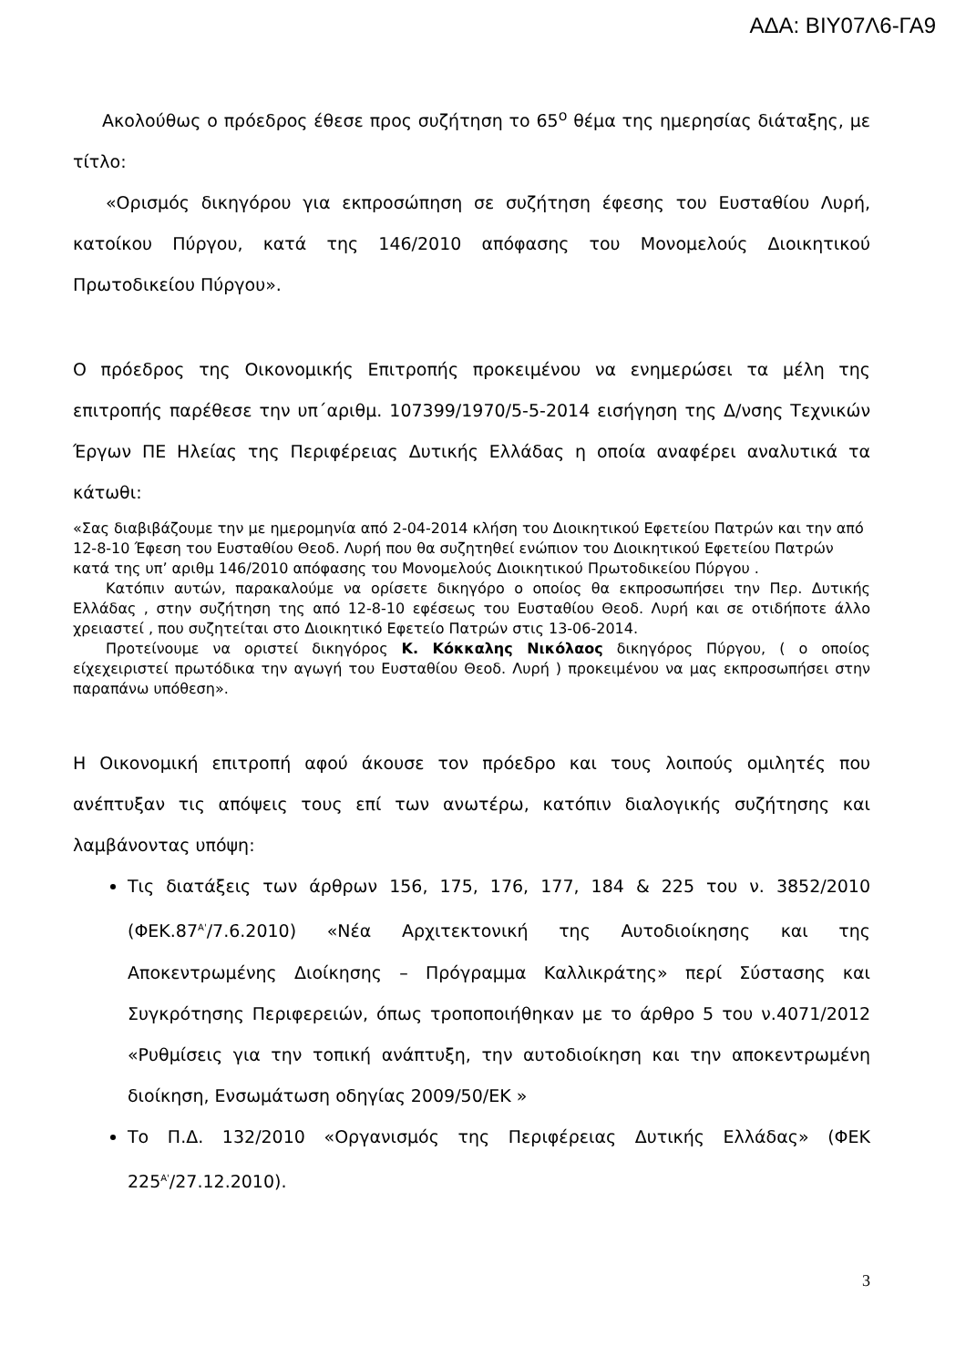ΑΔΑ: ΒΙΥ07Λ6-ΓΑ9
Ακολούθως ο πρόεδρος έθεσε προς συζήτηση το 65<sup>ο</sup> θέμα της ημερησίας διάταξης, με τίτλο:
«Ορισμός δικηγόρου για εκπροσώπηση σε συζήτηση έφεσης του Ευσταθίου Λυρή, κατοίκου Πύργου, κατά της 146/2010 απόφασης του Μονομελούς Διοικητικού Πρωτοδικείου Πύργου».
Ο πρόεδρος της Οικονομικής Επιτροπής προκειμένου να ενημερώσει τα μέλη της επιτροπής παρέθεσε την υπ΄αριθμ. 107399/1970/5-5-2014 εισήγηση της Δ/νσης Τεχνικών Έργων ΠΕ Ηλείας της Περιφέρειας Δυτικής Ελλάδας η οποία αναφέρει αναλυτικά τα κάτωθι:
«Σας διαβιβάζουμε την με ημερομηνία από 2-04-2014 κλήση του Διοικητικού Εφετείου Πατρών και την από 12-8-10 Έφεση του Ευσταθίου Θεοδ. Λυρή που θα συζητηθεί ενώπιον του Διοικητικού Εφετείου Πατρών κατά της υπ’ αριθμ 146/2010 απόφασης του Μονομελούς Διοικητικού Πρωτοδικείου Πύργου .
Κατόπιν αυτών, παρακαλούμε να ορίσετε δικηγόρο ο οποίος θα εκπροσωπήσει την Περ. Δυτικής Ελλάδας , στην συζήτηση της από 12-8-10 εφέσεως του Ευσταθίου Θεοδ. Λυρή και σε οτιδήποτε άλλο χρειαστεί , που συζητείται στο Διοικητικό Εφετείο Πατρών στις 13-06-2014.
Προτείνουμε να οριστεί δικηγόρος Κ. Κόκκαλης Νικόλαος δικηγόρος Πύργου, ( ο οποίος είχεχειριστεί πρωτόδικα την αγωγή του Ευσταθίου Θεοδ. Λυρή ) προκειμένου να μας εκπροσωπήσει στην παραπάνω υπόθεση».
Η Οικονομική επιτροπή αφού άκουσε τον πρόεδρο και τους λοιπούς ομιλητές που ανέπτυξαν τις απόψεις τους επί των ανωτέρω, κατόπιν διαλογικής συζήτησης και λαμβάνοντας υπόψη:
Τις διατάξεις των άρθρων 156, 175, 176, 177, 184 & 225 του ν. 3852/2010 (ΦΕΚ.87<sup>Α'</sup>/7.6.2010) «Νέα Αρχιτεκτονική της Αυτοδιοίκησης και της Αποκεντρωμένης Διοίκησης – Πρόγραμμα Καλλικράτης» περί Σύστασης και Συγκρότησης Περιφερειών, όπως τροποποιήθηκαν με το άρθρο 5 του ν.4071/2012 «Ρυθμίσεις για την τοπική ανάπτυξη, την αυτοδιοίκηση και την αποκεντρωμένη διοίκηση, Ενσωμάτωση οδηγίας 2009/50/ΕΚ »
Το Π.Δ. 132/2010 «Οργανισμός της Περιφέρειας Δυτικής Ελλάδας» (ΦΕΚ 225<sup>Α'</sup>/27.12.2010).
3